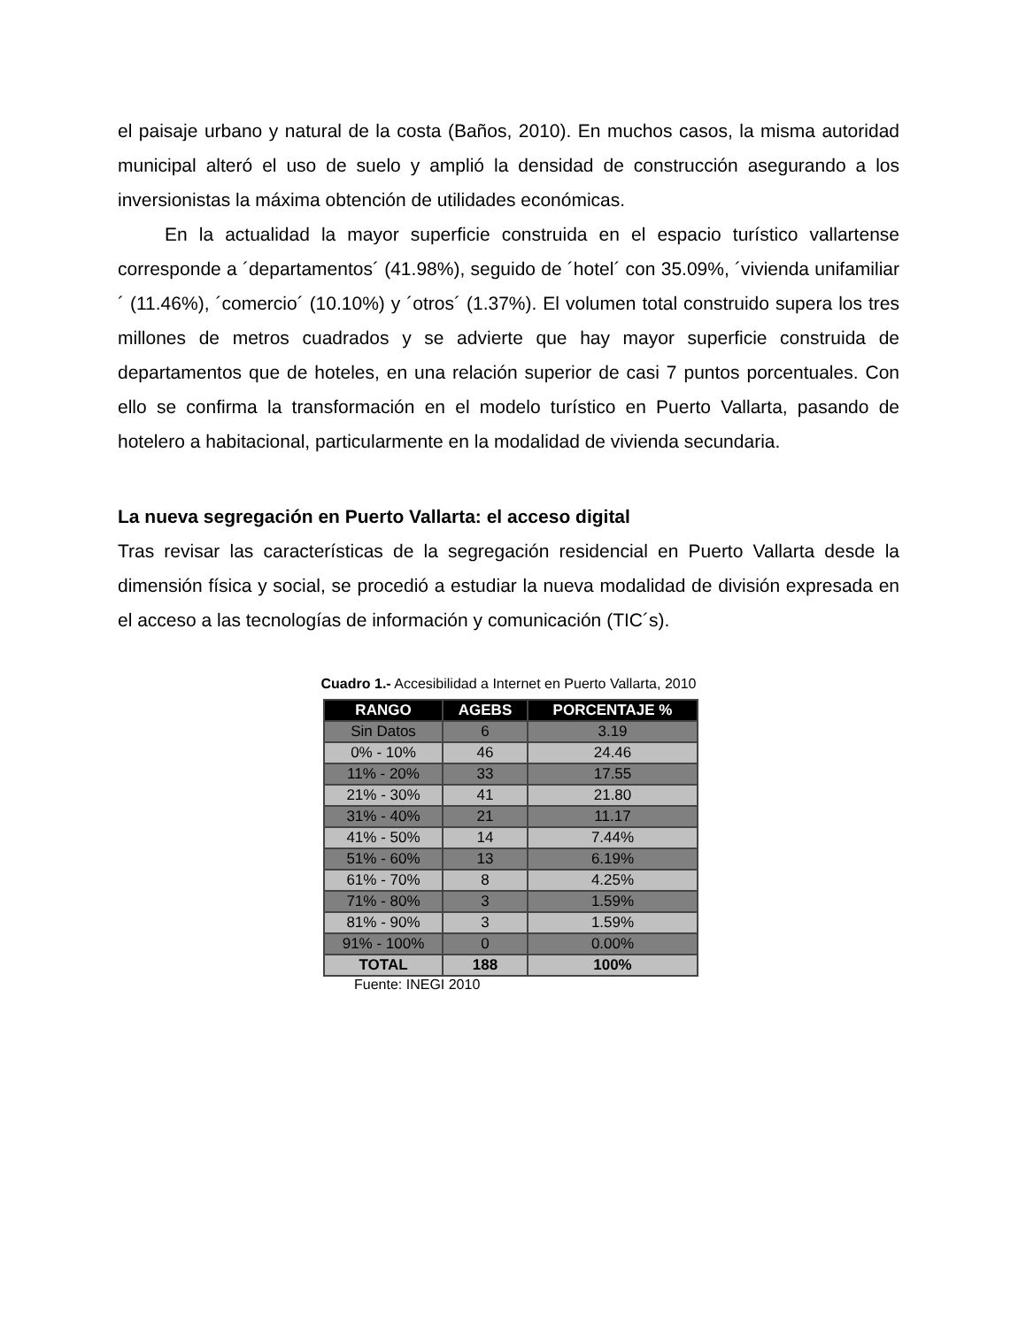el paisaje urbano y natural de la costa (Baños, 2010). En muchos casos, la misma autoridad municipal alteró el uso de suelo y amplió la densidad de construcción asegurando a los inversionistas la máxima obtención de utilidades económicas.
En la actualidad la mayor superficie construida en el espacio turístico vallartense corresponde a ´departamentos´ (41.98%), seguido de ´hotel´ con 35.09%, ´vivienda unifamiliar´ (11.46%), ´comercio´ (10.10%) y ´otros´ (1.37%). El volumen total construido supera los tres millones de metros cuadrados y se advierte que hay mayor superficie construida de departamentos que de hoteles, en una relación superior de casi 7 puntos porcentuales. Con ello se confirma la transformación en el modelo turístico en Puerto Vallarta, pasando de hotelero a habitacional, particularmente en la modalidad de vivienda secundaria.
La nueva segregación en Puerto Vallarta: el acceso digital
Tras revisar las características de la segregación residencial en Puerto Vallarta desde la dimensión física y social, se procedió a estudiar la nueva modalidad de división expresada en el acceso a las tecnologías de información y comunicación (TIC´s).
Cuadro 1.- Accesibilidad a Internet en Puerto Vallarta, 2010
| RANGO | AGEBS | PORCENTAJE % |
| --- | --- | --- |
| Sin Datos | 6 | 3.19 |
| 0% - 10% | 46 | 24.46 |
| 11% - 20% | 33 | 17.55 |
| 21% - 30% | 41 | 21.80 |
| 31% - 40% | 21 | 11.17 |
| 41% - 50% | 14 | 7.44% |
| 51% - 60% | 13 | 6.19% |
| 61% - 70% | 8 | 4.25% |
| 71% - 80% | 3 | 1.59% |
| 81% - 90% | 3 | 1.59% |
| 91% - 100% | 0 | 0.00% |
| TOTAL | 188 | 100% |
Fuente: INEGI 2010